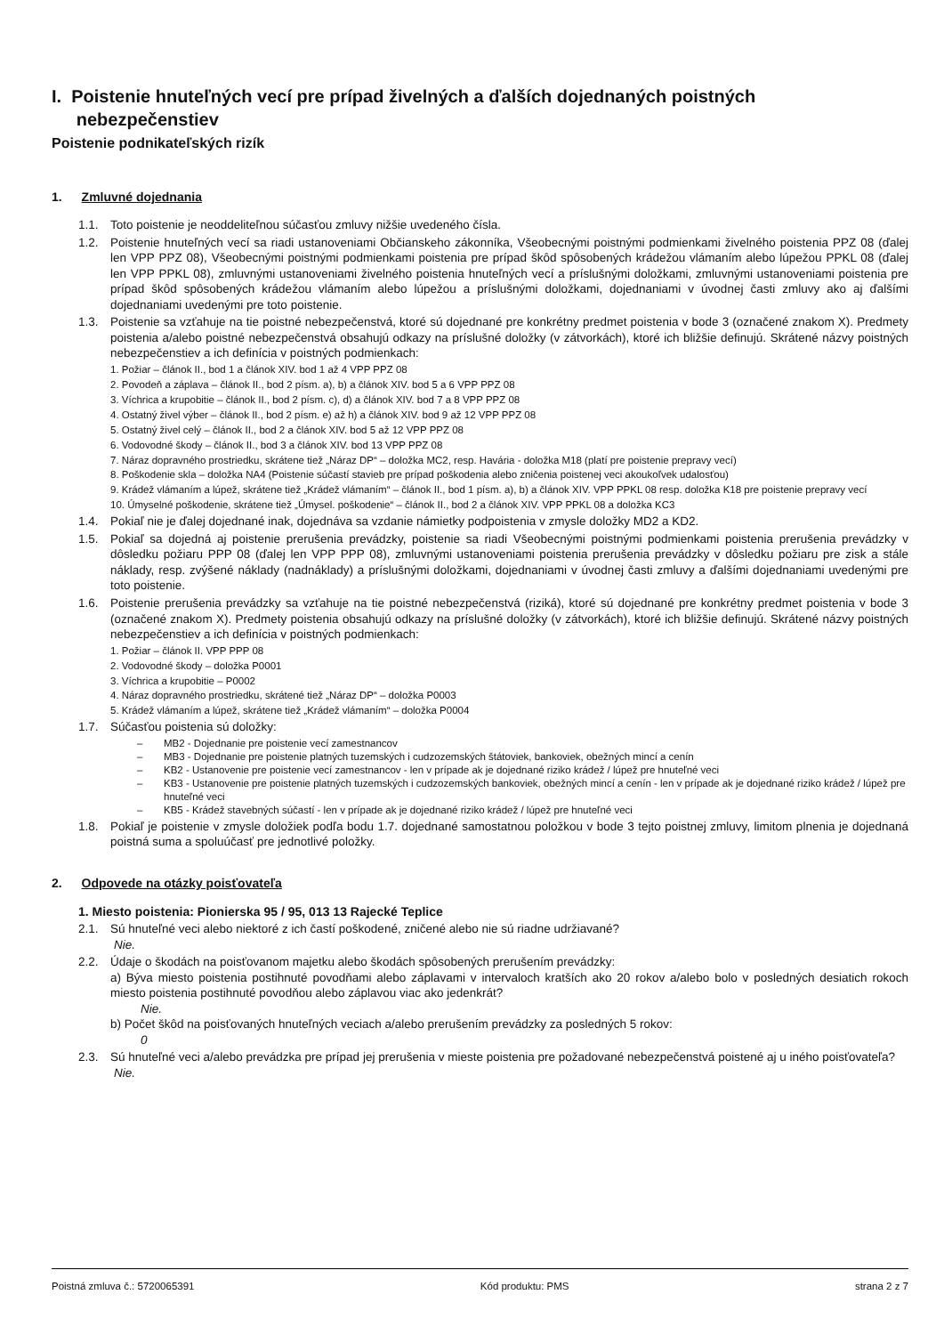I. Poistenie hnuteľných vecí pre prípad živelných a ďalších dojednaných poistných
nebezpečenstiev
Poistenie podnikateľských rizík
1. Zmluvné dojednania
1.1. Toto poistenie je neoddeliteľnou súčasťou zmluvy nižšie uvedeného čísla.
1.2. Poistenie hnuteľných vecí sa riadi ustanoveniami Občianskeho zákonníka, Všeobecnými poistnými podmienkami živelného poistenia PPZ 08 (ďalej len VPP PPZ 08), Všeobecnými poistnými podmienkami poistenia pre prípad škôd spôsobených krádežou vlámaním alebo lúpežou PPKL 08 (ďalej len VPP PPKL 08), zmluvnými ustanoveniami živelného poistenia hnuteľných vecí a príslušnými doložkami, zmluvnými ustanoveniami poistenia pre prípad škôd spôsobených krádežou vlámaním alebo lúpežou a príslušnými doložkami, dojednaniami v úvodnej časti zmluvy ako aj ďalšími dojednaniami uvedenými pre toto poistenie.
1.3. Poistenie sa vzťahuje na tie poistné nebezpečenstvá, ktoré sú dojednané pre konkrétny predmet poistenia v bode 3 (označené znakom X). Predmety poistenia a/alebo poistné nebezpečenstvá obsahujú odkazy na príslušné doložky (v zátvorkách), ktoré ich bližšie definujú. Skrátené názvy poistných nebezpečenstiev a ich definícia v poistných podmienkach:
1. Požiar – článok II., bod 1 a článok XIV. bod 1 až 4 VPP PPZ 08
2. Povodeň a záplava – článok II., bod 2 písm. a), b) a článok XIV. bod 5 a 6 VPP PPZ 08
3. Víchrica a krupobitie – článok II., bod 2 písm. c), d) a článok XIV. bod 7 a 8 VPP PPZ 08
4. Ostatný živel výber – článok II., bod 2 písm. e) až h) a článok XIV. bod 9 až 12 VPP PPZ 08
5. Ostatný živel celý – článok II., bod 2 a článok XIV. bod 5 až 12 VPP PPZ 08
6. Vodovodné škody – článok II., bod 3 a článok XIV. bod 13 VPP PPZ 08
7. Náraz dopravného prostriedku, skrátene tiež „Náraz DP“ – doložka MC2, resp. Havária - doložka M18 (platí pre poistenie prepravy vecí)
8. Poškodenie skla – doložka NA4 (Poistenie súčastí stavieb pre prípad poškodenia alebo zničenia poistenej veci akoukoľvek udalosťou)
9. Krádež vlámaním a lúpež, skrátene tiež „Krádež vlámaním“ – článok II., bod 1 písm. a), b) a článok XIV. VPP PPKL 08 resp. doložka K18 pre poistenie prepravy vecí
10. Úmyselné poškodenie, skrátene tiež „Úmysel. poškodenie“ – článok II., bod 2 a článok XIV. VPP PPKL 08 a doložka KC3
1.4. Pokiaľ nie je ďalej dojednané inak, dojednáva sa vzdanie námietky podpoistenia v zmysle doložky MD2 a KD2.
1.5. Pokiaľ sa dojedná aj poistenie prerušenia prevádzky, poistenie sa riadi Všeobecnými poistnými podmienkami poistenia prerušenia prevádzky v dôsledku požiaru PPP 08 (ďalej len VPP PPP 08), zmluvnými ustanoveniami poistenia prerušenia prevádzky v dôsledku požiaru pre zisk a stále náklady, resp. zvýšené náklady (nadnáklady) a príslušnými doložkami, dojednaniami v úvodnej časti zmluvy a ďalšími dojednaniami uvedenými pre toto poistenie.
1.6. Poistenie prerušenia prevádzky sa vzťahuje na tie poistné nebezpečenstvá (riziká), ktoré sú dojednané pre konkrétny predmet poistenia v bode 3 (označené znakom X). Predmety poistenia obsahujú odkazy na príslušné doložky (v zátvorkách), ktoré ich bližšie definujú. Skrátené názvy poistných nebezpečenstiev a ich definícia v poistných podmienkach:
1. Požiar – článok II. VPP PPP 08
2. Vodovodné škody – doložka P0001
3. Víchrica a krupobitie – P0002
4. Náraz dopravného prostriedku, skrátené tiež „Náraz DP“ – doložka P0003
5. Krádež vlámaním a lúpež, skrátene tiež „Krádež vlámaním“ – doložka P0004
1.7. Súčasťou poistenia sú doložky:
– MB2 - Dojednanie pre poistenie vecí zamestnancov
– MB3 - Dojednanie pre poistenie platných tuzemských i cudzozemských štátoviek, bankoviek, obežných mincí a cenín
– KB2 - Ustanovenie pre poistenie vecí zamestnancov - len v prípade ak je dojednané riziko krádež / lúpež pre hnuteľné veci
– KB3 - Ustanovenie pre poistenie platných tuzemských i cudzozemských bankoviek, obežných mincí a cenín - len v prípade ak je dojednané riziko krádež / lúpež pre hnuteľné veci
– KB5 - Krádež stavebných súčastí - len v prípade ak je dojednané riziko krádež / lúpež pre hnuteľné veci
1.8. Pokiaľ je poistenie v zmysle doložiek podľa bodu 1.7. dojednané samostatnou položkou v bode 3 tejto poistnej zmluvy, limitom plnenia je dojednaná poistná suma a spoluúčasť pre jednotlivé položky.
2. Odpovede na otázky poisťovateľa
1. Miesto poistenia: Pionierska 95 / 95, 013 13 Rajecké Teplice
2.1. Sú hnuteľné veci alebo niektoré z ich častí poškodené, zničené alebo nie sú riadne udržiavané?
Nie.
2.2. Údaje o škodách na poisťovanom majetku alebo škodách spôsobených prerušením prevádzky:
a) Býva miesto poistenia postihnuté povodňami alebo záplavami v intervaloch kratších ako 20 rokov a/alebo bolo v posledných desiatich rokoch miesto poistenia postihnuté povodňou alebo záplavou viac ako jedenkrát?
Nie.
b) Počet škôd na poisťovaných hnuteľných veciach a/alebo prerušením prevádzky za posledných 5 rokov:
0
2.3. Sú hnuteľné veci a/alebo prevádzka pre prípad jej prerušenia v mieste poistenia pre požadované nebezpečenstvá poistené aj u iného poisťovateľa?
Nie.
Poistná zmluva č.: 5720065391 Kód produktu: PMS strana 2 z 7